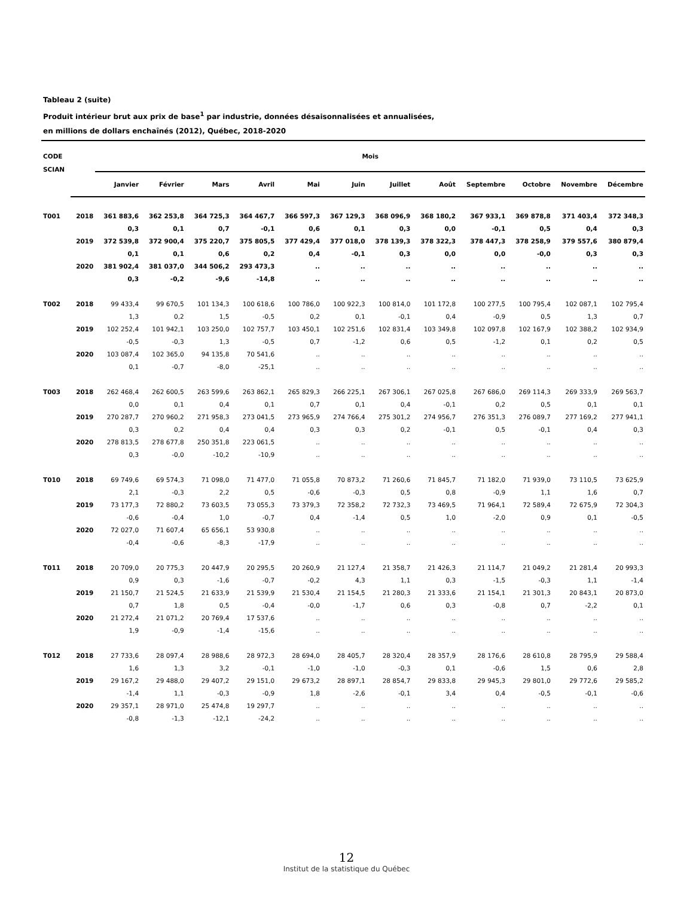Tableau 2 (suite)
Produit intérieur brut aux prix de base<sup>1</sup> par industrie, données désaisonnalisées et annualisées,
en millions de dollars enchaînés (2012), Québec, 2018-2020
| CODE SCIAN | | Mois | | | | | | | | | | | |
| --- | --- | --- | --- | --- | --- | --- | --- | --- | --- | --- | --- | --- | --- |
| | | Janvier | Février | Mars | Avril | Mai | Juin | Juillet | Août | Septembre | Octobre | Novembre | Décembre |
| T001 | 2018 | 361 883,6 | 362 253,8 | 364 725,3 | 364 467,7 | 366 597,3 | 367 129,3 | 368 096,9 | 368 180,2 | 367 933,1 | 369 878,8 | 371 403,4 | 372 348,3 |
| | | 0,3 | 0,1 | 0,7 | -0,1 | 0,6 | 0,1 | 0,3 | 0,0 | -0,1 | 0,5 | 0,4 | 0,3 |
| | 2019 | 372 539,8 | 372 900,4 | 375 220,7 | 375 805,5 | 377 429,4 | 377 018,0 | 378 139,3 | 378 322,3 | 378 447,3 | 378 258,9 | 379 557,6 | 380 879,4 |
| | | 0,1 | 0,1 | 0,6 | 0,2 | 0,4 | -0,1 | 0,3 | 0,0 | 0,0 | -0,0 | 0,3 | 0,3 |
| | 2020 | 381 902,4 | 381 037,0 | 344 506,2 | 293 473,3 | .. | .. | .. | .. | .. | .. | .. | .. |
| | | 0,3 | -0,2 | -9,6 | -14,8 | .. | .. | .. | .. | .. | .. | .. | .. |
| T002 | 2018 | 99 433,4 | 99 670,5 | 101 134,3 | 100 618,6 | 100 786,0 | 100 922,3 | 100 814,0 | 101 172,8 | 100 277,5 | 100 795,4 | 102 087,1 | 102 795,4 |
| | | 1,3 | 0,2 | 1,5 | -0,5 | 0,2 | 0,1 | -0,1 | 0,4 | -0,9 | 0,5 | 1,3 | 0,7 |
| | 2019 | 102 252,4 | 101 942,1 | 103 250,0 | 102 757,7 | 103 450,1 | 102 251,6 | 102 831,4 | 103 349,8 | 102 097,8 | 102 167,9 | 102 388,2 | 102 934,9 |
| | | -0,5 | -0,3 | 1,3 | -0,5 | 0,7 | -1,2 | 0,6 | 0,5 | -1,2 | 0,1 | 0,2 | 0,5 |
| | 2020 | 103 087,4 | 102 365,0 | 94 135,8 | 70 541,6 | .. | .. | .. | .. | .. | .. | .. | .. |
| | | 0,1 | -0,7 | -8,0 | -25,1 | .. | .. | .. | .. | .. | .. | .. | .. |
| T003 | 2018 | 262 468,4 | 262 600,5 | 263 599,6 | 263 862,1 | 265 829,3 | 266 225,1 | 267 306,1 | 267 025,8 | 267 686,0 | 269 114,3 | 269 333,9 | 269 563,7 |
| | | 0,0 | 0,1 | 0,4 | 0,1 | 0,7 | 0,1 | 0,4 | -0,1 | 0,2 | 0,5 | 0,1 | 0,1 |
| | 2019 | 270 287,7 | 270 960,2 | 271 958,3 | 273 041,5 | 273 965,9 | 274 766,4 | 275 301,2 | 274 956,7 | 276 351,3 | 276 089,7 | 277 169,2 | 277 941,1 |
| | | 0,3 | 0,2 | 0,4 | 0,4 | 0,3 | 0,3 | 0,2 | -0,1 | 0,5 | -0,1 | 0,4 | 0,3 |
| | 2020 | 278 813,5 | 278 677,8 | 250 351,8 | 223 061,5 | .. | .. | .. | .. | .. | .. | .. | .. |
| | | 0,3 | -0,0 | -10,2 | -10,9 | .. | .. | .. | .. | .. | .. | .. | .. |
| T010 | 2018 | 69 749,6 | 69 574,3 | 71 098,0 | 71 477,0 | 71 055,8 | 70 873,2 | 71 260,6 | 71 845,7 | 71 182,0 | 71 939,0 | 73 110,5 | 73 625,9 |
| | | 2,1 | -0,3 | 2,2 | 0,5 | -0,6 | -0,3 | 0,5 | 0,8 | -0,9 | 1,1 | 1,6 | 0,7 |
| | 2019 | 73 177,3 | 72 880,2 | 73 603,5 | 73 055,3 | 73 379,3 | 72 358,2 | 72 732,3 | 73 469,5 | 71 964,1 | 72 589,4 | 72 675,9 | 72 304,3 |
| | | -0,6 | -0,4 | 1,0 | -0,7 | 0,4 | -1,4 | 0,5 | 1,0 | -2,0 | 0,9 | 0,1 | -0,5 |
| | 2020 | 72 027,0 | 71 607,4 | 65 656,1 | 53 930,8 | .. | .. | .. | .. | .. | .. | .. | .. |
| | | -0,4 | -0,6 | -8,3 | -17,9 | .. | .. | .. | .. | .. | .. | .. | .. |
| T011 | 2018 | 20 709,0 | 20 775,3 | 20 447,9 | 20 295,5 | 20 260,9 | 21 127,4 | 21 358,7 | 21 426,3 | 21 114,7 | 21 049,2 | 21 281,4 | 20 993,3 |
| | | 0,9 | 0,3 | -1,6 | -0,7 | -0,2 | 4,3 | 1,1 | 0,3 | -1,5 | -0,3 | 1,1 | -1,4 |
| | 2019 | 21 150,7 | 21 524,5 | 21 633,9 | 21 539,9 | 21 530,4 | 21 154,5 | 21 280,3 | 21 333,6 | 21 154,1 | 21 301,3 | 20 843,1 | 20 873,0 |
| | | 0,7 | 1,8 | 0,5 | -0,4 | -0,0 | -1,7 | 0,6 | 0,3 | -0,8 | 0,7 | -2,2 | 0,1 |
| | 2020 | 21 272,4 | 21 071,2 | 20 769,4 | 17 537,6 | .. | .. | .. | .. | .. | .. | .. | .. |
| | | 1,9 | -0,9 | -1,4 | -15,6 | .. | .. | .. | .. | .. | .. | .. | .. |
| T012 | 2018 | 27 733,6 | 28 097,4 | 28 988,6 | 28 972,3 | 28 694,0 | 28 405,7 | 28 320,4 | 28 357,9 | 28 176,6 | 28 610,8 | 28 795,9 | 29 588,4 |
| | | 1,6 | 1,3 | 3,2 | -0,1 | -1,0 | -1,0 | -0,3 | 0,1 | -0,6 | 1,5 | 0,6 | 2,8 |
| | 2019 | 29 167,2 | 29 488,0 | 29 407,2 | 29 151,0 | 29 673,2 | 28 897,1 | 28 854,7 | 29 833,8 | 29 945,3 | 29 801,0 | 29 772,6 | 29 585,2 |
| | | -1,4 | 1,1 | -0,3 | -0,9 | 1,8 | -2,6 | -0,1 | 3,4 | 0,4 | -0,5 | -0,1 | -0,6 |
| | 2020 | 29 357,1 | 28 971,0 | 25 474,8 | 19 297,7 | .. | .. | .. | .. | .. | .. | .. | .. |
| | | -0,8 | -1,3 | -12,1 | -24,2 | .. | .. | .. | .. | .. | .. | .. | .. |
12
Institut de la statistique du Québec